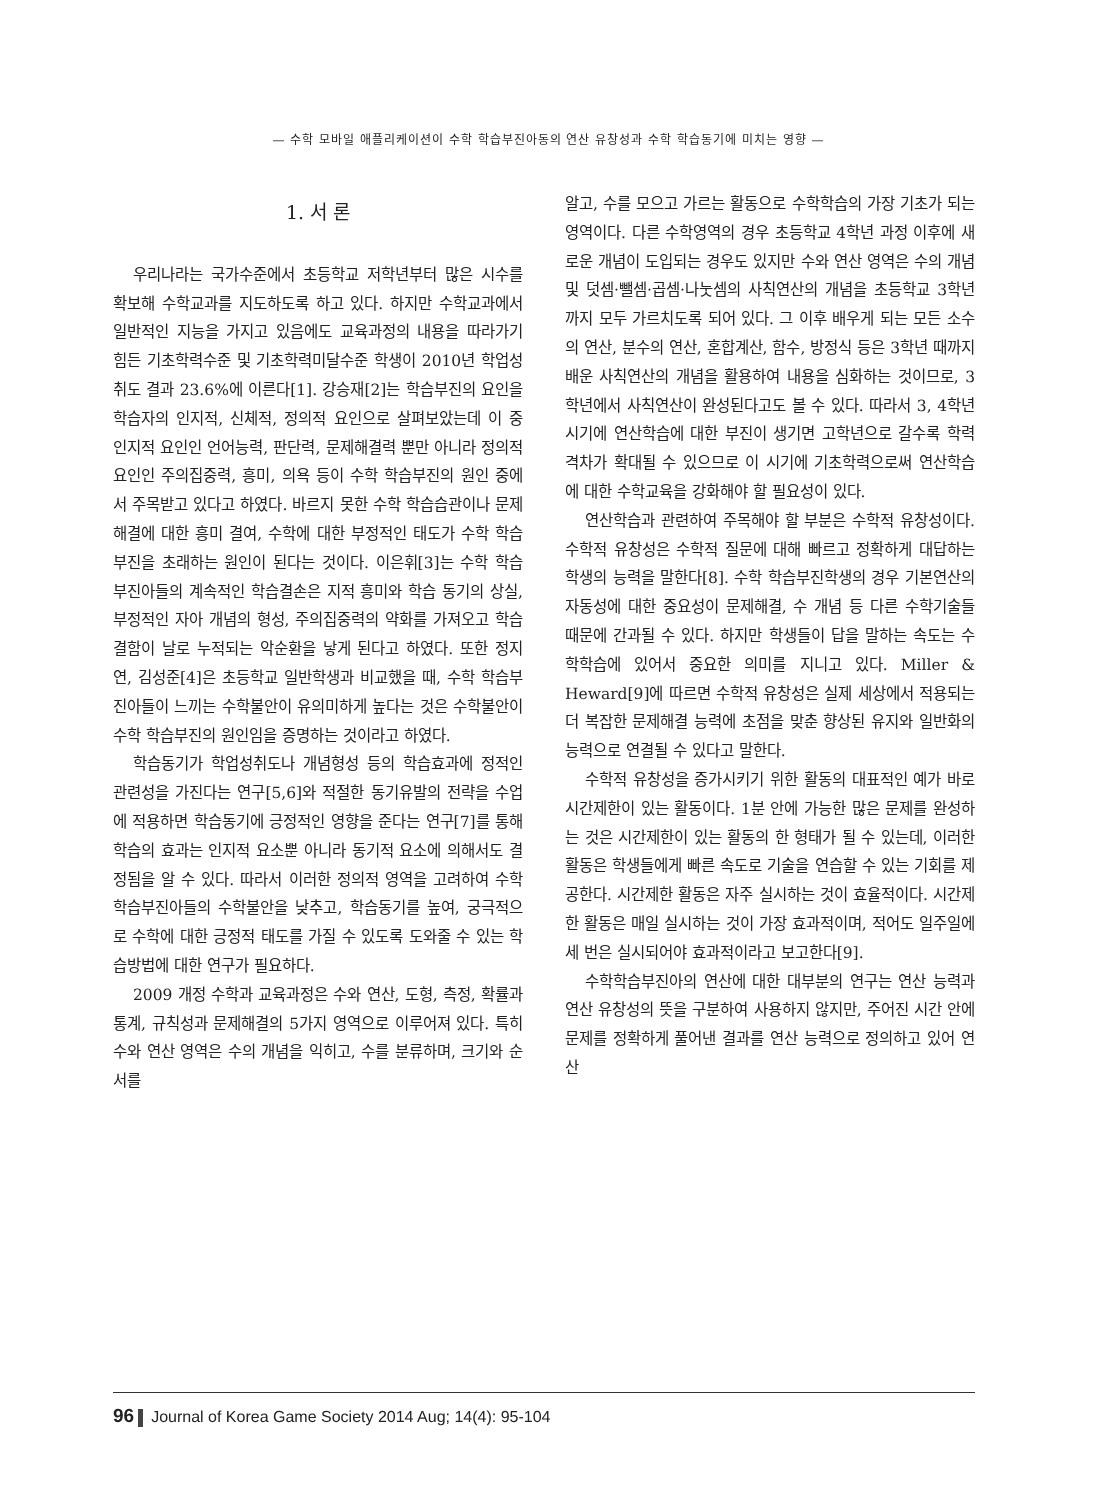— 수학 모바일 애플리케이션이 수학 학습부진아동의 연산 유창성과 수학 학습동기에 미치는 영향 —
1. 서 론
우리나라는 국가수준에서 초등학교 저학년부터 많은 시수를 확보해 수학교과를 지도하도록 하고 있다. 하지만 수학교과에서 일반적인 지능을 가지고 있음에도 교육과정의 내용을 따라가기 힘든 기초학력수준 및 기초학력미달수준 학생이 2010년 학업성취도 결과 23.6%에 이른다[1]. 강승재[2]는 학습부진의 요인을 학습자의 인지적, 신체적, 정의적 요인으로 살펴보았는데 이 중 인지적 요인인 언어능력, 판단력, 문제해결력 뿐만 아니라 정의적 요인인 주의집중력, 흥미, 의욕 등이 수학 학습부진의 원인 중에서 주목받고 있다고 하였다. 바르지 못한 수학 학습습관이나 문제해결에 대한 흥미 결여, 수학에 대한 부정적인 태도가 수학 학습부진을 초래하는 원인이 된다는 것이다. 이은휘[3]는 수학 학습부진아들의 계속적인 학습결손은 지적 흥미와 학습 동기의 상실, 부정적인 자아 개념의 형성, 주의집중력의 약화를 가져오고 학습결함이 날로 누적되는 악순환을 낳게 된다고 하였다. 또한 정지연, 김성준[4]은 초등학교 일반학생과 비교했을 때, 수학 학습부진아들이 느끼는 수학불안이 유의미하게 높다는 것은 수학불안이 수학 학습부진의 원인임을 증명하는 것이라고 하였다.
학습동기가 학업성취도나 개념형성 등의 학습효과에 정적인 관련성을 가진다는 연구[5,6]와 적절한 동기유발의 전략을 수업에 적용하면 학습동기에 긍정적인 영향을 준다는 연구[7]를 통해 학습의 효과는 인지적 요소뿐 아니라 동기적 요소에 의해서도 결정됨을 알 수 있다. 따라서 이러한 정의적 영역을 고려하여 수학 학습부진아들의 수학불안을 낮추고, 학습동기를 높여, 궁극적으로 수학에 대한 긍정적 태도를 가질 수 있도록 도와줄 수 있는 학습방법에 대한 연구가 필요하다.
2009 개정 수학과 교육과정은 수와 연산, 도형, 측정, 확률과 통계, 규칙성과 문제해결의 5가지 영역으로 이루어져 있다. 특히 수와 연산 영역은 수의 개념을 익히고, 수를 분류하며, 크기와 순서를
알고, 수를 모으고 가르는 활동으로 수학학습의 가장 기초가 되는 영역이다. 다른 수학영역의 경우 초등학교 4학년 과정 이후에 새로운 개념이 도입되는 경우도 있지만 수와 연산 영역은 수의 개념 및 덧셈·뺄셈·곱셈·나눗셈의 사칙연산의 개념을 초등학교 3학년까지 모두 가르치도록 되어 있다. 그 이후 배우게 되는 모든 소수의 연산, 분수의 연산, 혼합계산, 함수, 방정식 등은 3학년 때까지 배운 사칙연산의 개념을 활용하여 내용을 심화하는 것이므로, 3학년에서 사칙연산이 완성된다고도 볼 수 있다. 따라서 3, 4학년 시기에 연산학습에 대한 부진이 생기면 고학년으로 갈수록 학력격차가 확대될 수 있으므로 이 시기에 기초학력으로써 연산학습에 대한 수학교육을 강화해야 할 필요성이 있다.
연산학습과 관련하여 주목해야 할 부분은 수학적 유창성이다. 수학적 유창성은 수학적 질문에 대해 빠르고 정확하게 대답하는 학생의 능력을 말한다[8]. 수학 학습부진학생의 경우 기본연산의 자동성에 대한 중요성이 문제해결, 수 개념 등 다른 수학기술들 때문에 간과될 수 있다. 하지만 학생들이 답을 말하는 속도는 수학학습에 있어서 중요한 의미를 지니고 있다. Miller & Heward[9]에 따르면 수학적 유창성은 실제 세상에서 적용되는 더 복잡한 문제해결 능력에 초점을 맞춘 향상된 유지와 일반화의 능력으로 연결될 수 있다고 말한다.
수학적 유창성을 증가시키기 위한 활동의 대표적인 예가 바로 시간제한이 있는 활동이다. 1분 안에 가능한 많은 문제를 완성하는 것은 시간제한이 있는 활동의 한 형태가 될 수 있는데, 이러한 활동은 학생들에게 빠른 속도로 기술을 연습할 수 있는 기회를 제공한다. 시간제한 활동은 자주 실시하는 것이 효율적이다. 시간제한 활동은 매일 실시하는 것이 가장 효과적이며, 적어도 일주일에 세 번은 실시되어야 효과적이라고 보고한다[9].
수학학습부진아의 연산에 대한 대부분의 연구는 연산 능력과 연산 유창성의 뜻을 구분하여 사용하지 않지만, 주어진 시간 안에 문제를 정확하게 풀어낸 결과를 연산 능력으로 정의하고 있어 연산
96 Journal of Korea Game Society 2014 Aug; 14(4): 95-104